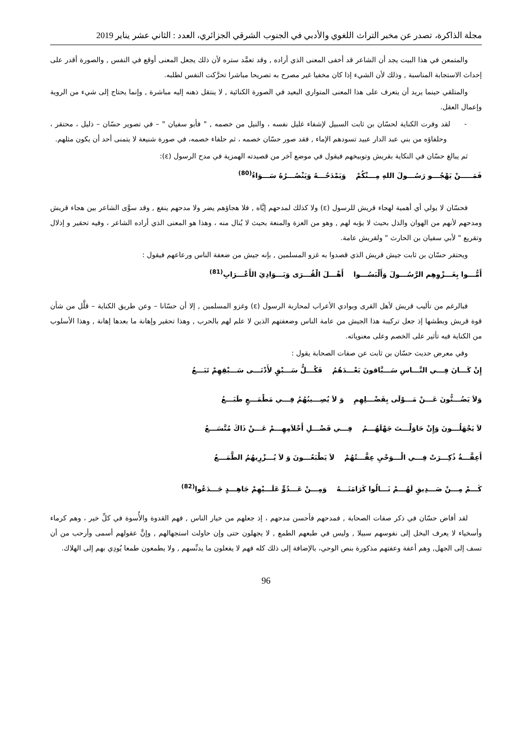مجلة الذاكرة، تصدر عن مخبر التراث اللغوي والأدبي في الجنوب الشرقي الجزائري، العدد : الثاني عشر يناير 2019
والمتمعن في هذا البيت يجد أن الشاعر قد أخفى المعنى الذي أراده , وقد تعمَّد ستره لأن ذلك يجعل المعنى أوقع في النفس , والصورة أقدر على إحداث الاستجابة المناسبة , وذلك لأن الشيء إذا كان مخفيا غير مصرح به تصريحا مباشرا تحرَّكت النفس لطلبه.
والمتلقي حينما يريد أن يتعرف على هذا المعنى المتواري البعيد في الصورة الكنائية , لا ينتقل ذهنه إليه مباشرة , وإنما يحتاج إلى شيء من الروية وإعمال العقل.
- لقد وفرت الكناية لحسّان بن ثابت السبيل لإشفاء غليل نفسه ، والنيل من خصمه , " فأبو سفيان " – في تصوير حسّان – ذليل ، محتقر ، وحلفاؤه من بني عبد الدار عبيد تسودهم الإماء , فقد صور حسّان خصمه ، ثم حلفاء خصمه، في صورة شنيعة لا يتمنى أحد أن يكون مثلهم.
ثم يبالغ حسّان في النكاية بقريش وتوبيخهم فيقول في موضع آخر من قصيدته الهمزية في مدح الرسول (ε):
فَمَـــــنْ يَهْجُـــو رَسُـــولَ اللهِ مِـــنْكُمْ وَيَمْدَحُـــهُ وَيَنْصُـــرُهُ سَـــوَاءُ<sup>(80)</sup>
فحسّان لا يولي أي أهمية لهجاء قريش للرسول (ε) ولا كذلك لمدحهم إيَّاه , فلا هجاؤهم يضر ولا مدحهم ينفع , وقد سوَّى الشاعر بين هجاء قريش ومدحهم لأنهم من الهوان والذل بحيث لا يؤبه لهم , وهو من العزة والمنعة بحيث لا يُنال منه ، وهذا هو المعنى الذي أراده الشاعر ، وفيه تحقير و إذلال وتقريع " لأبي سفيان بن الحارث " ولقريش عامة.
ويحتقر حسّان بن ثابت جيش قريش الذي قصدوا به غزو المسلمين , بإنه جيش من ضعفة الناس ورعاعهم فيقول :
أَمُّـــوا بِغَـــزْوِهِم الرَّسُـــولَ وَأَلْبَسُـــوا أَهْـــلَ الْقُـــرَى وَبَـــوَادِيَ الأَعْـــرَابِ<sup>(81)</sup>
فبالرغم من تأليب قريش لأهل القرى وبوادي الأعراب لمحاربة الرسول (ε) وغزو المسلمين , إلا أن حسّانا – وعن طريق الكناية – قلَّل من شأن قوة قريش وبطشها إذ جعل تركيبة هذا الجيش من عامة الناس وضعفتهم الذين لا علم لهم بالحرب , وهذا تحقير وإهانة ما بعدها إهانة , وهذا الأسلوب من الكناية فيه تأثير على الخصم وعلى معنوياته.
وفي معرض حديث حسّان بن ثابت عن صفات الصحابة يقول :
إِنْ كَـــانَ فِـــي النَّـــاسِ سَـــبَّاقونَ بَعْـــدَهُمُ فَكُـــلُّ سَـــبْقٍ لأَدْنَـــى سَـــبْقِهِمْ تَبَـــعُ
وَلاَ يَضُـــنُّونَ عَـــنْ مَـــوْلَى بِفَضْـــلِهِمِ وَ لاَ يُصِـــيبُهُمُ فِـــي مَطْمَـــعٍ طَبَـــعُ
لاَ يَجْهَلُـــونَ وَإِنْ حَاوَلْـــتَ جَهْلَهُـــمُ فِـــي فَضْـــلِ أَحْلاَمِهِـــمْ عَـــنْ ذَاكَ مُتَّسَـــعُ
أَعِفَّـــةٌ ذُكِـــرَتْ فِـــي الْـــوَحْيِ عِفَّـــتُهُمْ لاَ يَطْبَعُـــونَ وَ لاَ يُـــزْرِيهُمُ الطَّمَـــعُ
كَـــمْ مِـــنْ صَـــدِيقٍ لَهُـــمْ نَـــالُوا كَرَامَتَـــهُ وَمِـــنْ عَـــدُوٍّ عَلَـــيْهِمْ جَاهِـــدٍ جَـــدَعُوا<sup>(82)</sup>
لقد أفاض حسّان في ذكر صفات الصحابة , فمدحهم فأحسن مدحهم ، إذ جعلهم من خيار الناس , فهم القدوة والأُسوة في كلِّ خير ، وهم كرماء وأسخياء لا يعرف البخل إلى نفوسهم سبيلا , وليس في طبعهم الطمع , لا يجهلون حتى وإن حاولت استجهالهم , وإنَّ عقولهم أسمى وأرحب من أن تسف إلى الجهل, وهم أعفة وعفتهم مذكورة بنص الوحي، بالإضافة إلى ذلك كله فهم لا يفعلون ما يدنِّسهم , ولا يطمعون طمعا يُودِي بهم إلى الهلاك.
96